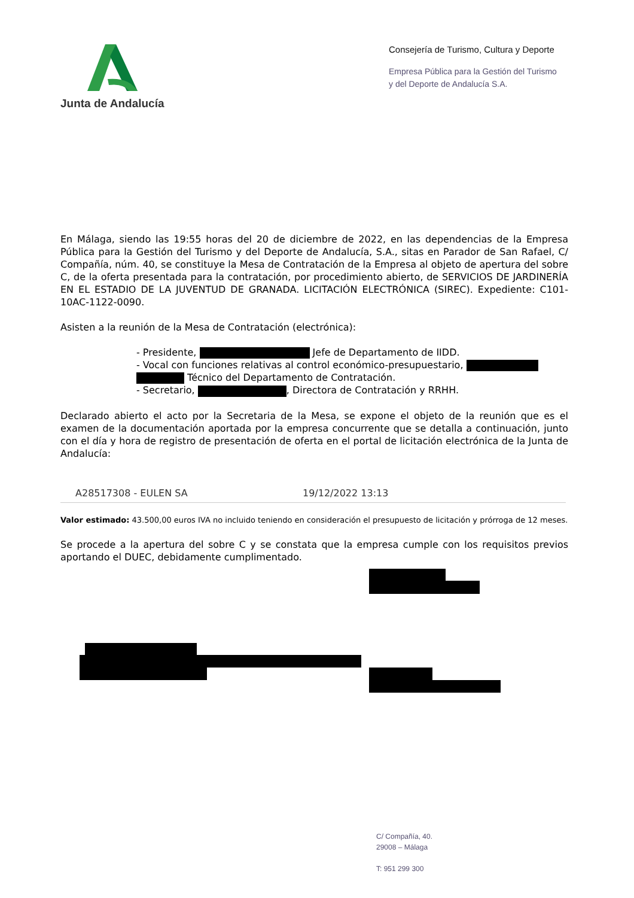Junta de Andalucía
Consejería de Turismo, Cultura y Deporte
Empresa Pública para la Gestión del Turismo
y del Deporte de Andalucía S.A.
En Málaga, siendo las 19:55 horas del 20 de diciembre de 2022, en las dependencias de la Empresa Pública para la Gestión del Turismo y del Deporte de Andalucía, S.A., sitas en Parador de San Rafael, C/ Compañía, núm. 40, se constituye la Mesa de Contratación de la Empresa al objeto de apertura del sobre C, de la oferta presentada para la contratación, por procedimiento abierto, de SERVICIOS DE JARDINERÍA EN EL ESTADIO DE LA JUVENTUD DE GRANADA. LICITACIÓN ELECTRÓNICA (SIREC). Expediente: C101-10AC-1122-0090.
Asisten a la reunión de la Mesa de Contratación (electrónica):
- Presidente, Jefe de Departamento de IIDD.
- Vocal con funciones relativas al control económico-presupuestario,
Técnico del Departamento de Contratación.
- Secretario, , Directora de Contratación y RRHH.
Declarado abierto el acto por la Secretaria de la Mesa, se expone el objeto de la reunión que es el examen de la documentación aportada por la empresa concurrente que se detalla a continuación, junto con el día y hora de registro de presentación de oferta en el portal de licitación electrónica de la Junta de Andalucía:
| A28517308 - EULEN SA | 19/12/2022 13:13 |
Valor estimado: 43.500,00 euros IVA no incluido teniendo en consideración el presupuesto de licitación y prórroga de 12 meses.
Se procede a la apertura del sobre C y se constata que la empresa cumple con los requisitos previos aportando el DUEC, debidamente cumplimentado.
C/ Compañía, 40.
29008 – Málaga
T: 951 299 300